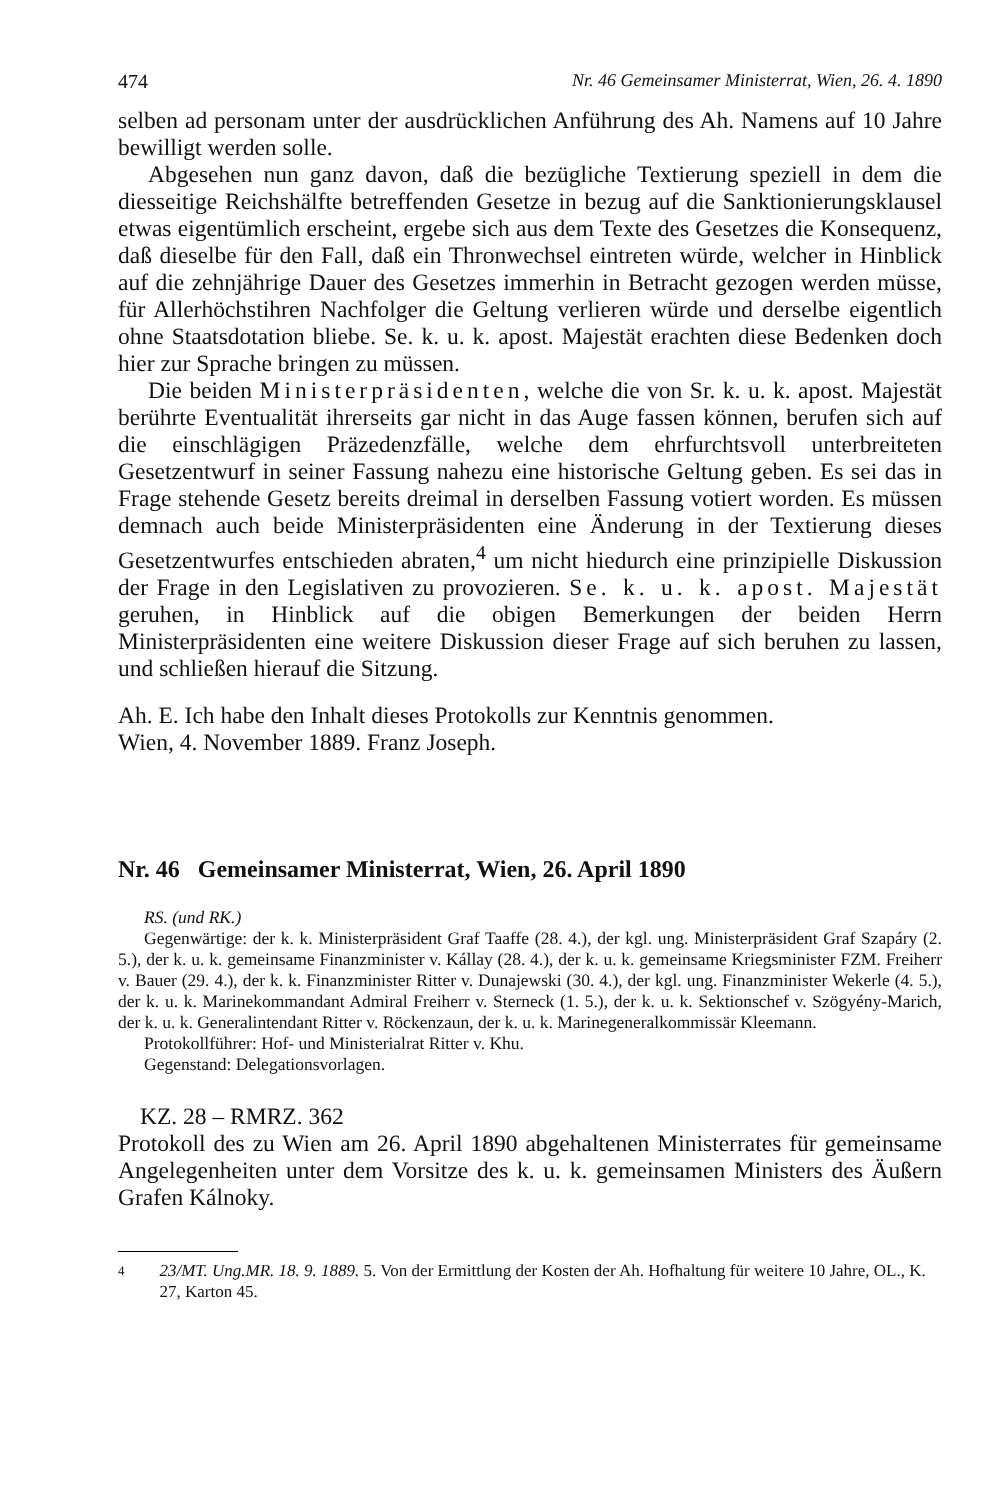474 Nr. 46 Gemeinsamer Ministerrat, Wien, 26. 4. 1890
selben ad personam unter der ausdrücklichen Anführung des Ah. Namens auf 10 Jahre bewilligt werden solle.
Abgesehen nun ganz davon, daß die bezügliche Textierung speziell in dem die diesseitige Reichshälfte betreffenden Gesetze in bezug auf die Sanktionierungsklausel etwas eigentümlich erscheint, ergebe sich aus dem Texte des Gesetzes die Konsequenz, daß dieselbe für den Fall, daß ein Thronwechsel eintreten würde, welcher in Hinblick auf die zehnjährige Dauer des Gesetzes immerhin in Betracht gezogen werden müsse, für Allerhöchstihren Nachfolger die Geltung verlieren würde und derselbe eigentlich ohne Staatsdotation bliebe. Se. k. u. k. apost. Majestät erachten diese Bedenken doch hier zur Sprache bringen zu müssen.
Die beiden Ministerpräsidenten, welche die von Sr. k. u. k. apost. Majestät berührte Eventualität ihrerseits gar nicht in das Auge fassen können, berufen sich auf die einschlägigen Präzedenzfälle, welche dem ehrfurchtsvoll unterbreiteten Gesetzentwurf in seiner Fassung nahezu eine historische Geltung geben. Es sei das in Frage stehende Gesetz bereits dreimal in derselben Fassung votiert worden. Es müssen demnach auch beide Ministerpräsidenten eine Änderung in der Textierung dieses Gesetzentwurfes entschieden abraten,<sup>4</sup> um nicht hiedurch eine prinzipielle Diskussion der Frage in den Legislativen zu provozieren. Se. k. u. k. apost. Majestät geruhen, in Hinblick auf die obigen Bemerkungen der beiden Herrn Ministerpräsidenten eine weitere Diskussion dieser Frage auf sich beruhen zu lassen, und schließen hierauf die Sitzung.
Ah. E. Ich habe den Inhalt dieses Protokolls zur Kenntnis genommen.
Wien, 4. November 1889. Franz Joseph.
Nr. 46 Gemeinsamer Ministerrat, Wien, 26. April 1890
RS. (und RK.)
Gegenwärtige: der k. k. Ministerpräsident Graf Taaffe (28. 4.), der kgl. ung. Ministerpräsident Graf Szapáry (2. 5.), der k. u. k. gemeinsame Finanzminister v. Kállay (28. 4.), der k. u. k. gemeinsame Kriegsminister FZM. Freiherr v. Bauer (29. 4.), der k. k. Finanzminister Ritter v. Dunajewski (30. 4.), der kgl. ung. Finanzminister Wekerle (4. 5.), der k. u. k. Marinekommandant Admiral Freiherr v. Sterneck (1. 5.), der k. u. k. Sektionschef v. Szögyény-Marich, der k. u. k. Generalintendant Ritter v. Röckenzaun, der k. u. k. Marinegeneralkommissär Kleemann.
Protokollführer: Hof- und Ministerialrat Ritter v. Khu.
Gegenstand: Delegationsvorlagen.
KZ. 28 – RMRZ. 362
Protokoll des zu Wien am 26. April 1890 abgehaltenen Ministerrates für gemeinsame Angelegenheiten unter dem Vorsitze des k. u. k. gemeinsamen Ministers des Äußern Grafen Kálnoky.
4
23/MT. Ung.MR. 18. 9. 1889. 5. Von der Ermittlung der Kosten der Ah. Hofhaltung für weitere 10 Jahre, OL., K. 27, Karton 45.